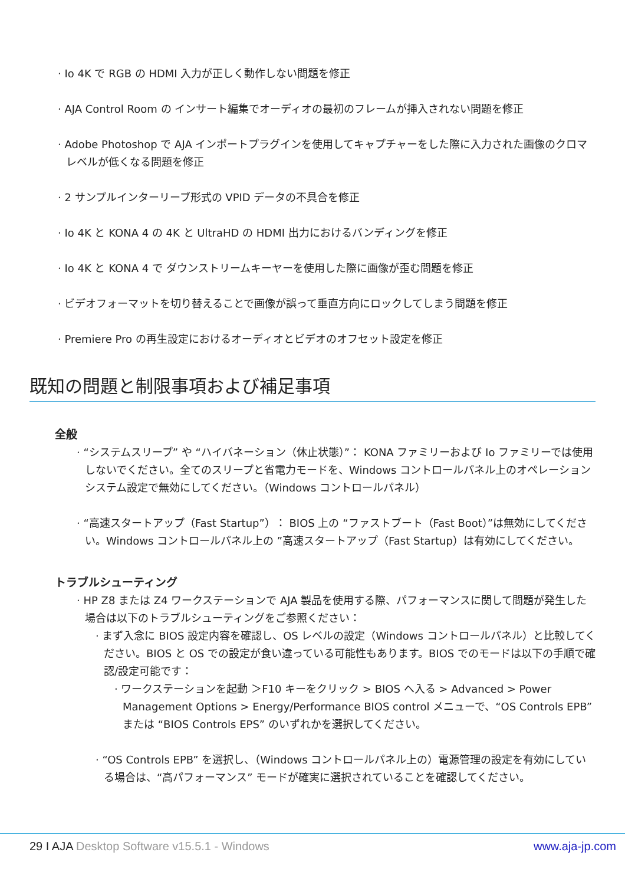· Io 4K で RGB の HDMI 入力が正しく動作しない問題を修正
· AJA Control Room の インサート編集でオーディオの最初のフレームが挿入されない問題を修正
· Adobe Photoshop で AJA インポートプラグインを使用してキャプチャーをした際に入力された画像のクロマレベルが低くなる問題を修正
· 2 サンプルインターリーブ形式の VPID データの不具合を修正
· Io 4K と KONA 4 の 4K と UltraHD の HDMI 出力におけるバンディングを修正
· Io 4K と KONA 4 で ダウンストリームキーヤーを使用した際に画像が歪む問題を修正
· ビデオフォーマットを切り替えることで画像が誤って垂直方向にロックしてしまう問題を修正
· Premiere Pro の再生設定におけるオーディオとビデオのオフセット設定を修正
既知の問題と制限事項および補足事項
全般
· “システムスリープ” や “ハイバネーション（休止状態）”： KONA ファミリーおよび Io ファミリーでは使用しないでください。全てのスリープと省電力モードを、Windows コントロールパネル上のオペレーションシステム設定で無効にしてください。（Windows コントロールパネル）
· “高速スタートアップ（Fast Startup”）： BIOS 上の “ファストブート（Fast Boot）”は無効にしてください。Windows コントロールパネル上の ”高速スタートアップ（Fast Startup）は有効にしてください。
トラブルシューティング
· HP Z8 または Z4 ワークステーションで AJA 製品を使用する際、パフォーマンスに関して問題が発生した場合は以下のトラブルシューティングをご参照ください：
· まず入念に BIOS 設定内容を確認し、OS レベルの設定（Windows コントロールパネル）と比較してください。BIOS と OS での設定が食い違っている可能性もあります。BIOS でのモードは以下の手順で確認/設定可能です：
· ワークステーションを起動 ＞F10 キーをクリック > BIOS へ入る > Advanced > Power Management Options > Energy/Performance BIOS control メニューで、“OS Controls EPB” または “BIOS Controls EPS” のいずれかを選択してください。
· “OS Controls EPB” を選択し、（Windows コントロールパネル上の）電源管理の設定を有効にしている場合は、“高パフォーマンス” モードが確実に選択されていることを確認してください。
29 I AJA Desktop Software v15.5.1 - Windows www.aja-jp.com